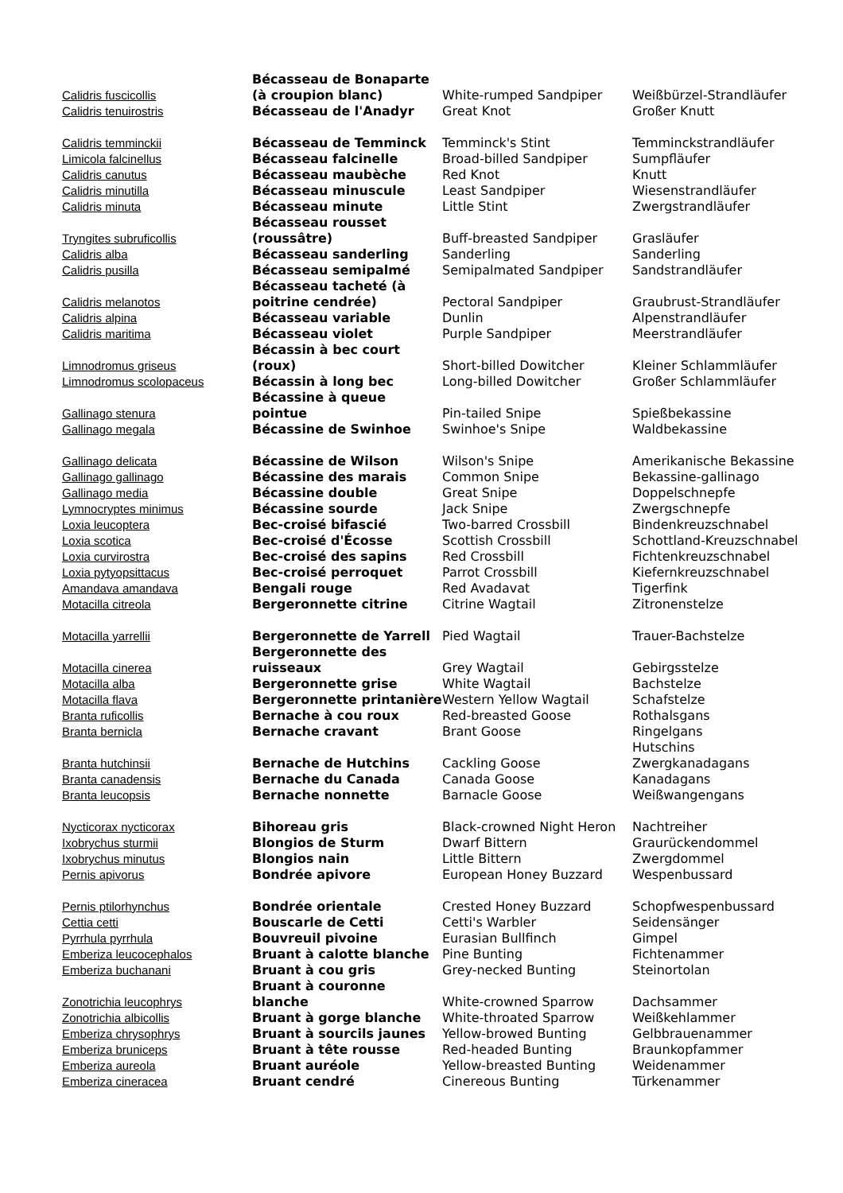| Calidris fuscicollis | Bécasseau de Bonaparte (à croupion blanc) | White-rumped Sandpiper | Weißbürzel-Strandläufer |
| Calidris tenuirostris | Bécasseau de l'Anadyr | Great Knot | Großer Knutt |
| Calidris temminckii | Bécasseau de Temminck | Temminck's Stint | Temminckstrandläufer |
| Limicola falcinellus | Bécasseau falcinelle | Broad-billed Sandpiper | Sumpfläufer |
| Calidris canutus | Bécasseau maubèche | Red Knot | Knutt |
| Calidris minutilla | Bécasseau minuscule | Least Sandpiper | Wiesenstrandläufer |
| Calidris minuta | Bécasseau minute | Little Stint | Zwergstrandläufer |
| Tryngites subruficollis | Bécasseau rousset (roussâtre) | Buff-breasted Sandpiper | Grasläufer |
| Calidris alba | Bécasseau sanderling | Sanderling | Sanderling |
| Calidris pusilla | Bécasseau semipalmé | Semipalmated Sandpiper | Sandstrandläufer |
| Calidris melanotos | Bécasseau tacheté (à poitrine cendrée) | Pectoral Sandpiper | Graubrust-Strandläufer |
| Calidris alpina | Bécasseau variable | Dunlin | Alpenstrandläufer |
| Calidris maritima | Bécasseau violet | Purple Sandpiper | Meerstrandläufer |
| Limnodromus griseus | Bécassin à bec court (roux) | Short-billed Dowitcher | Kleiner Schlammläufer |
| Limnodromus scolopaceus | Bécassin à long bec | Long-billed Dowitcher | Großer Schlammläufer |
| Gallinago stenura | Bécassine à queue pointue | Pin-tailed Snipe | Spießbekassine |
| Gallinago megala | Bécassine de Swinhoe | Swinhoe's Snipe | Waldbekassine |
| Gallinago delicata | Bécassine de Wilson | Wilson's Snipe | Amerikanische Bekassine |
| Gallinago gallinago | Bécassine des marais | Common Snipe | Bekassine-gallinago |
| Gallinago media | Bécassine double | Great Snipe | Doppelschnepfe |
| Lymnocryptes minimus | Bécassine sourde | Jack Snipe | Zwergschnepfe |
| Loxia leucoptera | Bec-croisé bifascié | Two-barred Crossbill | Bindenkreuzschnabel |
| Loxia scotica | Bec-croisé d'Écosse | Scottish Crossbill | Schottland-Kreuzschnabel |
| Loxia curvirostra | Bec-croisé des sapins | Red Crossbill | Fichtenkreuzschnabel |
| Loxia pytyopsittacus | Bec-croisé perroquet | Parrot Crossbill | Kiefernkreuzschnabel |
| Amandava amandava | Bengali rouge | Red Avadavat | Tigerfink |
| Motacilla citreola | Bergeronnette citrine | Citrine Wagtail | Zitronenstelze |
| Motacilla yarrellii | Bergeronnette de Yarrell | Pied Wagtail | Trauer-Bachstelze |
| Motacilla cinerea | Bergeronnette des ruisseaux | Grey Wagtail | Gebirgsstelze |
| Motacilla alba | Bergeronnette grise | White Wagtail | Bachstelze |
| Motacilla flava | Bergeronnette printanière | Western Yellow Wagtail | Schafstelze |
| Branta ruficollis | Bernache à cou roux | Red-breasted Goose | Rothalsgans |
| Branta bernicla | Bernache cravant | Brant Goose | Ringelgans |
| Branta hutchinsii | Bernache de Hutchins | Cackling Goose | Hutschins Zwergkanadagans |
| Branta canadensis | Bernache du Canada | Canada Goose | Kanadagans |
| Branta leucopsis | Bernache nonnette | Barnacle Goose | Weißwangengans |
| Nycticorax nycticorax | Bihoreau gris | Black-crowned Night Heron | Nachtreiher |
| Ixobrychus sturmii | Blongios de Sturm | Dwarf Bittern | Graurückendommel |
| Ixobrychus minutus | Blongios nain | Little Bittern | Zwergdommel |
| Pernis apivorus | Bondrée apivore | European Honey Buzzard | Wespenbussard |
| Pernis ptilorhynchus | Bondrée orientale | Crested Honey Buzzard | Schopfwespenbussard |
| Cettia cetti | Bouscarle de Cetti | Cetti's Warbler | Seidensänger |
| Pyrrhula pyrrhula | Bouvreuil pivoine | Eurasian Bullfinch | Gimpel |
| Emberiza leucocephalos | Bruant à calotte blanche | Pine Bunting | Fichtenammer |
| Emberiza buchanani | Bruant à cou gris | Grey-necked Bunting | Steinortolan |
| Zonotrichia leucophrys | Bruant à couronne blanche | White-crowned Sparrow | Dachsammer |
| Zonotrichia albicollis | Bruant à gorge blanche | White-throated Sparrow | Weißkehlammer |
| Emberiza chrysophrys | Bruant à sourcils jaunes | Yellow-browed Bunting | Gelbbrauenammer |
| Emberiza bruniceps | Bruant à tête rousse | Red-headed Bunting | Braunkopfammer |
| Emberiza aureola | Bruant auréole | Yellow-breasted Bunting | Weidenammer |
| Emberiza cineracea | Bruant cendré | Cinereous Bunting | Türkenammer |